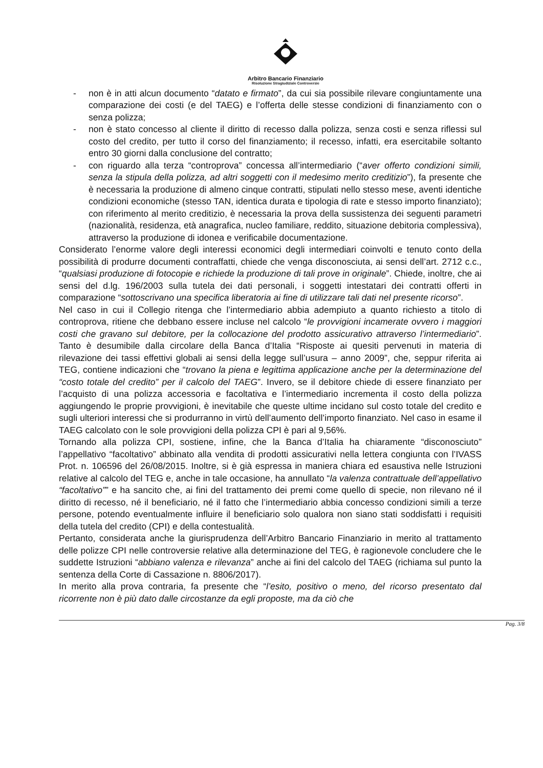Arbitro Bancario Finanziario
Risoluzione Stragiudiziale Controversie
- non è in atti alcun documento “datato e firmato”, da cui sia possibile rilevare congiuntamente una comparazione dei costi (e del TAEG) e l’offerta delle stesse condizioni di finanziamento con o senza polizza;
- non è stato concesso al cliente il diritto di recesso dalla polizza, senza costi e senza riflessi sul costo del credito, per tutto il corso del finanziamento; il recesso, infatti, era esercitabile soltanto entro 30 giorni dalla conclusione del contratto;
- con riguardo alla terza “controprova” concessa all’intermediario (“aver offerto condizioni simili, senza la stipula della polizza, ad altri soggetti con il medesimo merito creditizio”), fa presente che è necessaria la produzione di almeno cinque contratti, stipulati nello stesso mese, aventi identiche condizioni economiche (stesso TAN, identica durata e tipologia di rate e stesso importo finanziato); con riferimento al merito creditizio, è necessaria la prova della sussistenza dei seguenti parametri (nazionalità, residenza, età anagrafica, nucleo familiare, reddito, situazione debitoria complessiva), attraverso la produzione di idonea e verificabile documentazione.
Considerato l’enorme valore degli interessi economici degli intermediari coinvolti e tenuto conto della possibilità di produrre documenti contraffatti, chiede che venga disconosciuta, ai sensi dell’art. 2712 c.c., “qualsiasi produzione di fotocopie e richiede la produzione di tali prove in originale”. Chiede, inoltre, che ai sensi del d.lg. 196/2003 sulla tutela dei dati personali, i soggetti intestatari dei contratti offerti in comparazione “sottoscrivano una specifica liberatoria ai fine di utilizzare tali dati nel presente ricorso”.
Nel caso in cui il Collegio ritenga che l’intermediario abbia adempiuto a quanto richiesto a titolo di controprova, ritiene che debbano essere incluse nel calcolo “le provvigioni incamerate ovvero i maggiori costi che gravano sul debitore, per la collocazione del prodotto assicurativo attraverso l’intermediario”. Tanto è desumibile dalla circolare della Banca d’Italia “Risposte ai quesiti pervenuti in materia di rilevazione dei tassi effettivi globali ai sensi della legge sull’usura – anno 2009”, che, seppur riferita ai TEG, contiene indicazioni che “trovano la piena e legittima applicazione anche per la determinazione del “costo totale del credito” per il calcolo del TAEG”. Invero, se il debitore chiede di essere finanziato per l’acquisto di una polizza accessoria e facoltativa e l’intermediario incrementa il costo della polizza aggiungendo le proprie provvigioni, è inevitabile che queste ultime incidano sul costo totale del credito e sugli ulteriori interessi che si produrranno in virtù dell’aumento dell’importo finanziato. Nel caso in esame il TAEG calcolato con le sole provvigioni della polizza CPI è pari al 9,56%.
Tornando alla polizza CPI, sostiene, infine, che la Banca d’Italia ha chiaramente “disconosciuto” l’appellativo “facoltativo” abbinato alla vendita di prodotti assicurativi nella lettera congiunta con l’IVASS Prot. n. 106596 del 26/08/2015. Inoltre, si è già espressa in maniera chiara ed esaustiva nelle Istruzioni relative al calcolo del TEG e, anche in tale occasione, ha annullato “la valenza contrattuale dell’appellativo “facoltativo”” e ha sancito che, ai fini del trattamento dei premi come quello di specie, non rilevano né il diritto di recesso, né il beneficiario, né il fatto che l’intermediario abbia concesso condizioni simili a terze persone, potendo eventualmente influire il beneficiario solo qualora non siano stati soddisfatti i requisiti della tutela del credito (CPI) e della contestualità.
Pertanto, considerata anche la giurisprudenza dell’Arbitro Bancario Finanziario in merito al trattamento delle polizze CPI nelle controversie relative alla determinazione del TEG, è ragionevole concludere che le suddette Istruzioni “abbiano valenza e rilevanza” anche ai fini del calcolo del TAEG (richiama sul punto la sentenza della Corte di Cassazione n. 8806/2017).
In merito alla prova contraria, fa presente che “l’esito, positivo o meno, del ricorso presentato dal ricorrente non è più dato dalle circostanze da egli proposte, ma da ciò che
Pag. 3/8